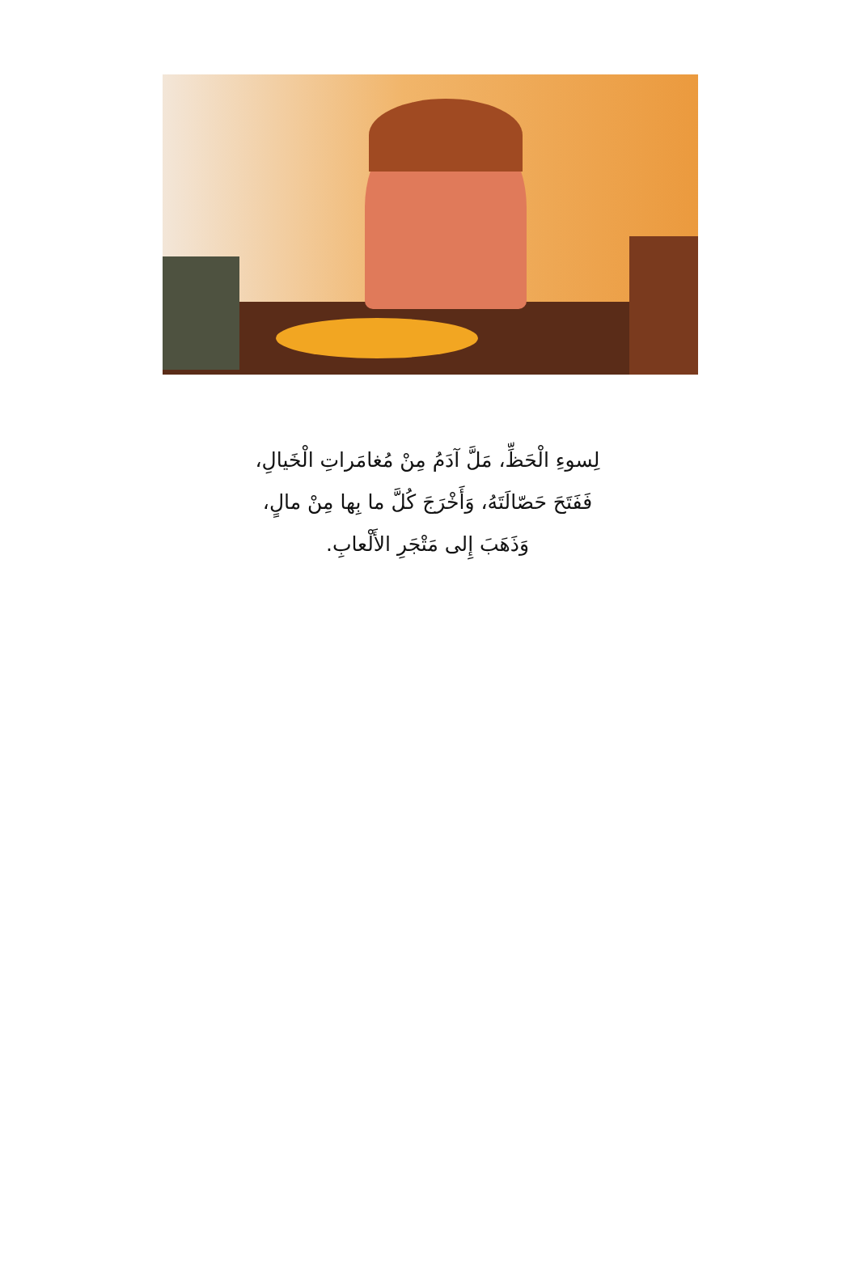لِسوءِ الْحَظِّ، مَلَّ آدَمُ مِنْ مُغامَراتِ الْخَيالِ،
فَفَتَحَ حَصّالَتَهُ، وَأَخْرَجَ كُلَّ ما بِها مِنْ مالٍ،
وَذَهَبَ إِلى مَتْجَرِ الأَلْعابِ.